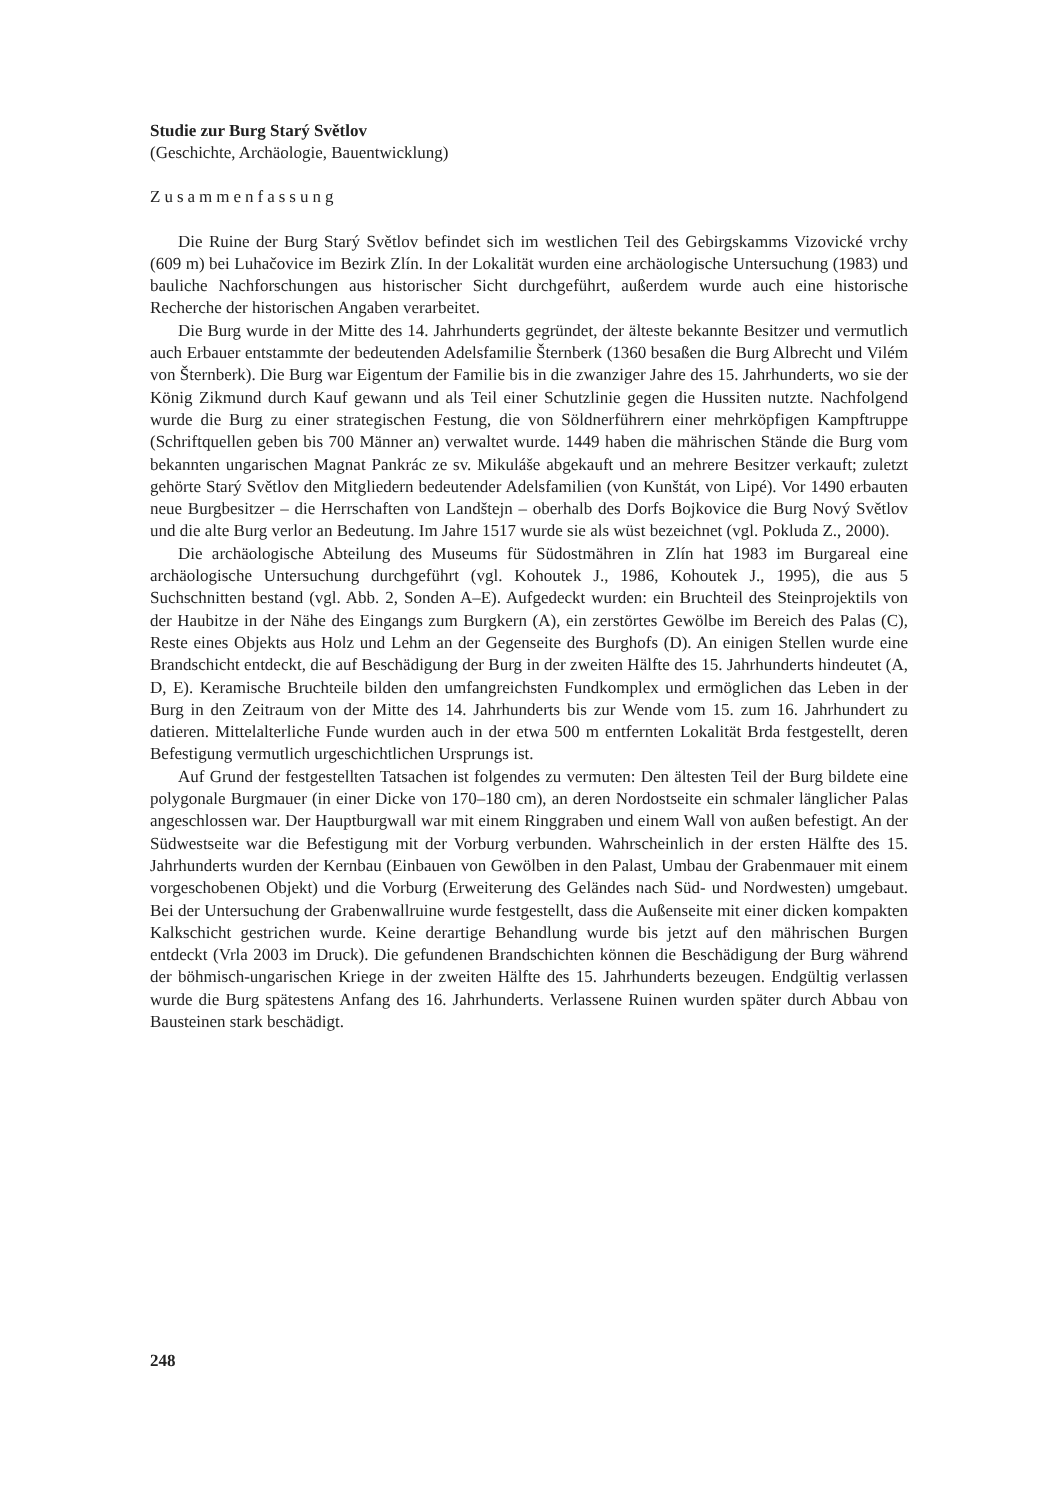Studie zur Burg Starý Světlov
(Geschichte, Archäologie, Bauentwicklung)
Zusammenfassung
Die Ruine der Burg Starý Světlov befindet sich im westlichen Teil des Gebirgskamms Vizovické vrchy (609 m) bei Luhačovice im Bezirk Zlín. In der Lokalität wurden eine archäologische Untersuchung (1983) und bauliche Nachforschungen aus historischer Sicht durchgeführt, außerdem wurde auch eine historische Recherche der historischen Angaben verarbeitet.
Die Burg wurde in der Mitte des 14. Jahrhunderts gegründet, der älteste bekannte Besitzer und vermutlich auch Erbauer entstammte der bedeutenden Adelsfamilie Šternberk (1360 besaßen die Burg Albrecht und Vilém von Šternberk). Die Burg war Eigentum der Familie bis in die zwanziger Jahre des 15. Jahrhunderts, wo sie der König Zikmund durch Kauf gewann und als Teil einer Schutzlinie gegen die Hussiten nutzte. Nachfolgend wurde die Burg zu einer strategischen Festung, die von Söldnerführern einer mehrköpfigen Kampftruppe (Schriftquellen geben bis 700 Männer an) verwaltet wurde. 1449 haben die mährischen Stände die Burg vom bekannten ungarischen Magnat Pankrác ze sv. Mikuláše abgekauft und an mehrere Besitzer verkauft; zuletzt gehörte Starý Světlov den Mitgliedern bedeutender Adelsfamilien (von Kunštát, von Lipé). Vor 1490 erbauten neue Burgbesitzer – die Herrschaften von Landštejn – oberhalb des Dorfs Bojkovice die Burg Nový Světlov und die alte Burg verlor an Bedeutung. Im Jahre 1517 wurde sie als wüst bezeichnet (vgl. Pokluda Z., 2000).
Die archäologische Abteilung des Museums für Südostmähren in Zlín hat 1983 im Burgareal eine archäologische Untersuchung durchgeführt (vgl. Kohoutek J., 1986, Kohoutek J., 1995), die aus 5 Suchschnitten bestand (vgl. Abb. 2, Sonden A–E). Aufgedeckt wurden: ein Bruchteil des Steinprojektils von der Haubitze in der Nähe des Eingangs zum Burgkern (A), ein zerstörtes Gewölbe im Bereich des Palas (C), Reste eines Objekts aus Holz und Lehm an der Gegenseite des Burghofs (D). An einigen Stellen wurde eine Brandschicht entdeckt, die auf Beschädigung der Burg in der zweiten Hälfte des 15. Jahrhunderts hindeutet (A, D, E). Keramische Bruchteile bilden den umfangreichsten Fundkomplex und ermöglichen das Leben in der Burg in den Zeitraum von der Mitte des 14. Jahrhunderts bis zur Wende vom 15. zum 16. Jahrhundert zu datieren. Mittelalterliche Funde wurden auch in der etwa 500 m entfernten Lokalität Brda festgestellt, deren Befestigung vermutlich urgeschichtlichen Ursprungs ist.
Auf Grund der festgestellten Tatsachen ist folgendes zu vermuten: Den ältesten Teil der Burg bildete eine polygonale Burgmauer (in einer Dicke von 170–180 cm), an deren Nordostseite ein schmaler länglicher Palas angeschlossen war. Der Hauptburgwall war mit einem Ringgraben und einem Wall von außen befestigt. An der Südwestseite war die Befestigung mit der Vorburg verbunden. Wahrscheinlich in der ersten Hälfte des 15. Jahrhunderts wurden der Kernbau (Einbauen von Gewölben in den Palast, Umbau der Grabenmauer mit einem vorgeschobenen Objekt) und die Vorburg (Erweiterung des Geländes nach Süd- und Nordwesten) umgebaut. Bei der Untersuchung der Grabenwallruine wurde festgestellt, dass die Außenseite mit einer dicken kompakten Kalkschicht gestrichen wurde. Keine derartige Behandlung wurde bis jetzt auf den mährischen Burgen entdeckt (Vrla 2003 im Druck). Die gefundenen Brandschichten können die Beschädigung der Burg während der böhmisch-ungarischen Kriege in der zweiten Hälfte des 15. Jahrhunderts bezeugen. Endgültig verlassen wurde die Burg spätestens Anfang des 16. Jahrhunderts. Verlassene Ruinen wurden später durch Abbau von Bausteinen stark beschädigt.
248